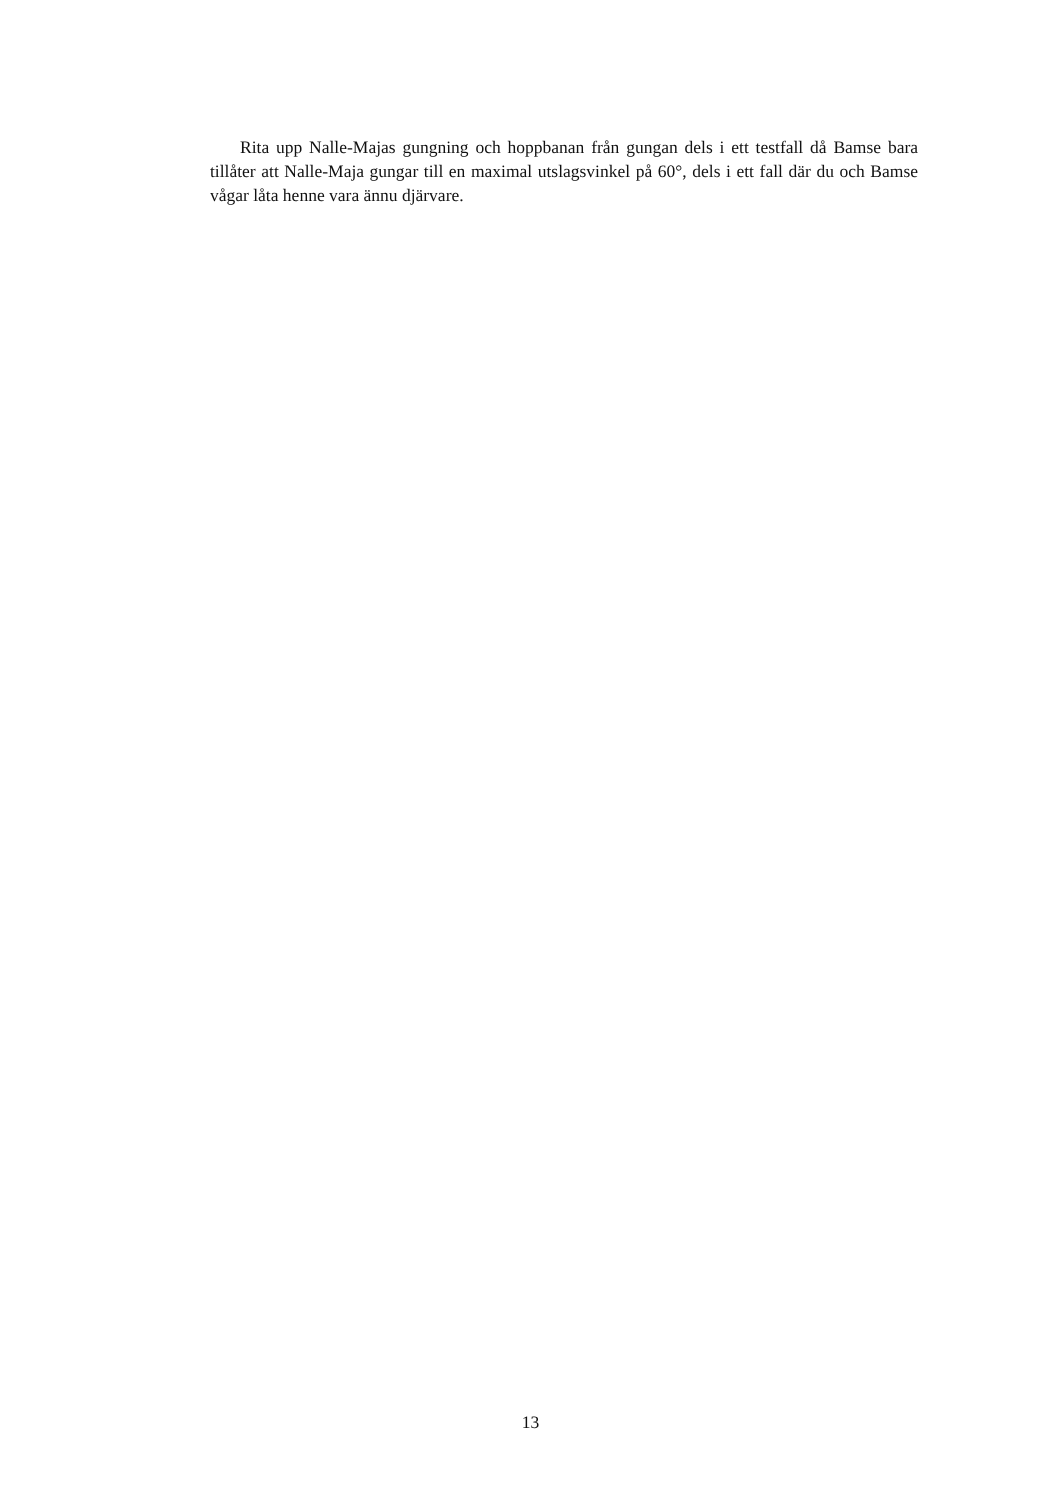Rita upp Nalle-Majas gungning och hoppbanan från gungan dels i ett testfall då Bamse bara tillåter att Nalle-Maja gungar till en maximal utslagsvinkel på 60°, dels i ett fall där du och Bamse vågar låta henne vara ännu djärvare.
13